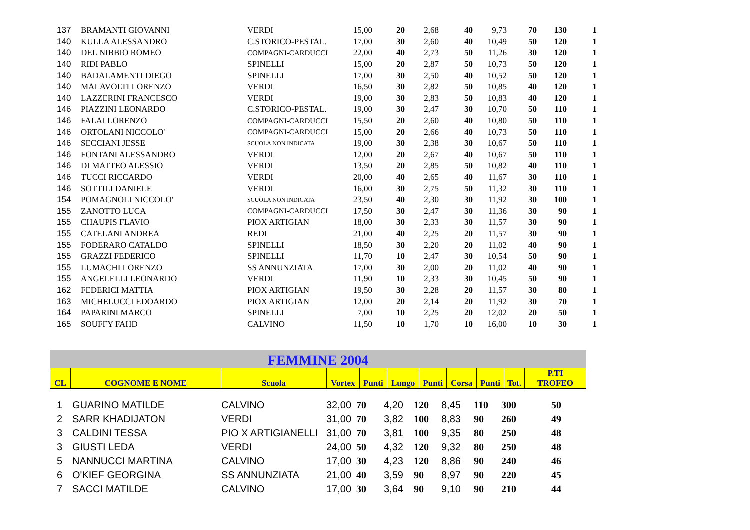| 137 | BRAMANTI GIOVANNI | VERDI | 15,00 | 20 | 2,68 | 40 | 9,73 | 70 | 130 | 1 |
| 140 | KULLA ALESSANDRO | C.STORICO-PESTAL. | 17,00 | 30 | 2,60 | 40 | 10,49 | 50 | 120 | 1 |
| 140 | DEL NIBBIO ROMEO | COMPAGNI-CARDUCCI | 22,00 | 40 | 2,73 | 50 | 11,26 | 30 | 120 | 1 |
| 140 | RIDI PABLO | SPINELLI | 15,00 | 20 | 2,87 | 50 | 10,73 | 50 | 120 | 1 |
| 140 | BADALAMENTI DIEGO | SPINELLI | 17,00 | 30 | 2,50 | 40 | 10,52 | 50 | 120 | 1 |
| 140 | MALAVOLTI LORENZO | VERDI | 16,50 | 30 | 2,82 | 50 | 10,85 | 40 | 120 | 1 |
| 140 | LAZZERINI FRANCESCO | VERDI | 19,00 | 30 | 2,83 | 50 | 10,83 | 40 | 120 | 1 |
| 146 | PIAZZINI LEONARDO | C.STORICO-PESTAL. | 19,00 | 30 | 2,47 | 30 | 10,70 | 50 | 110 | 1 |
| 146 | FALAI LORENZO | COMPAGNI-CARDUCCI | 15,50 | 20 | 2,60 | 40 | 10,80 | 50 | 110 | 1 |
| 146 | ORTOLANI NICCOLO' | COMPAGNI-CARDUCCI | 15,00 | 20 | 2,66 | 40 | 10,73 | 50 | 110 | 1 |
| 146 | SECCIANI JESSE | SCUOLA NON INDICATA | 19,00 | 30 | 2,38 | 30 | 10,67 | 50 | 110 | 1 |
| 146 | FONTANI ALESSANDRO | VERDI | 12,00 | 20 | 2,67 | 40 | 10,67 | 50 | 110 | 1 |
| 146 | DI MATTEO ALESSIO | VERDI | 13,50 | 20 | 2,85 | 50 | 10,82 | 40 | 110 | 1 |
| 146 | TUCCI RICCARDO | VERDI | 20,00 | 40 | 2,65 | 40 | 11,67 | 30 | 110 | 1 |
| 146 | SOTTILI DANIELE | VERDI | 16,00 | 30 | 2,75 | 50 | 11,32 | 30 | 110 | 1 |
| 154 | POMAGNOLI NICCOLO' | SCUOLA NON INDICATA | 23,50 | 40 | 2,30 | 30 | 11,92 | 30 | 100 | 1 |
| 155 | ZANOTTO LUCA | COMPAGNI-CARDUCCI | 17,50 | 30 | 2,47 | 30 | 11,36 | 30 | 90 | 1 |
| 155 | CHAUPIS FLAVIO | PIOX ARTIGIAN | 18,00 | 30 | 2,33 | 30 | 11,57 | 30 | 90 | 1 |
| 155 | CATELANI ANDREA | REDI | 21,00 | 40 | 2,25 | 20 | 11,57 | 30 | 90 | 1 |
| 155 | FODERARO CATALDO | SPINELLI | 18,50 | 30 | 2,20 | 20 | 11,02 | 40 | 90 | 1 |
| 155 | GRAZZI FEDERICO | SPINELLI | 11,70 | 10 | 2,47 | 30 | 10,54 | 50 | 90 | 1 |
| 155 | LUMACHI LORENZO | SS ANNUNZIATA | 17,00 | 30 | 2,00 | 20 | 11,02 | 40 | 90 | 1 |
| 155 | ANGELELLI LEONARDO | VERDI | 11,90 | 10 | 2,33 | 30 | 10,45 | 50 | 90 | 1 |
| 162 | FEDERICI MATTIA | PIOX ARTIGIAN | 19,50 | 30 | 2,28 | 20 | 11,57 | 30 | 80 | 1 |
| 163 | MICHELUCCI EDOARDO | PIOX ARTIGIAN | 12,00 | 20 | 2,14 | 20 | 11,92 | 30 | 70 | 1 |
| 164 | PAPARINI MARCO | SPINELLI | 7,00 | 10 | 2,25 | 20 | 12,02 | 20 | 50 | 1 |
| 165 | SOUFFY FAHD | CALVINO | 11,50 | 10 | 1,70 | 10 | 16,00 | 10 | 30 | 1 |
FEMMINE 2004
| CL | COGNOME E NOME | Scuola | Vortex | Punti | Lungo | Punti | Corsa | Punti | Tot. | P.TI TROFEO |
| --- | --- | --- | --- | --- | --- | --- | --- | --- | --- | --- |
| 1 | GUARINO MATILDE | CALVINO | 32,00 | 70 | 4,20 | 120 | 8,45 | 110 | 300 | 50 |
| 2 | SARR KHADIJATON | VERDI | 31,00 | 70 | 3,82 | 100 | 8,83 | 90 | 260 | 49 |
| 3 | CALDINI TESSA | PIO X ARTIGIANELLI | 31,00 | 70 | 3,81 | 100 | 9,35 | 80 | 250 | 48 |
| 3 | GIUSTI LEDA | VERDI | 24,00 | 50 | 4,32 | 120 | 9,32 | 80 | 250 | 48 |
| 5 | NANNUCCI MARTINA | CALVINO | 17,00 | 30 | 4,23 | 120 | 8,86 | 90 | 240 | 46 |
| 6 | O'KIEF GEORGINA | SS ANNUNZIATA | 21,00 | 40 | 3,59 | 90 | 8,97 | 90 | 220 | 45 |
| 7 | SACCI MATILDE | CALVINO | 17,00 | 30 | 3,64 | 90 | 9,10 | 90 | 210 | 44 |